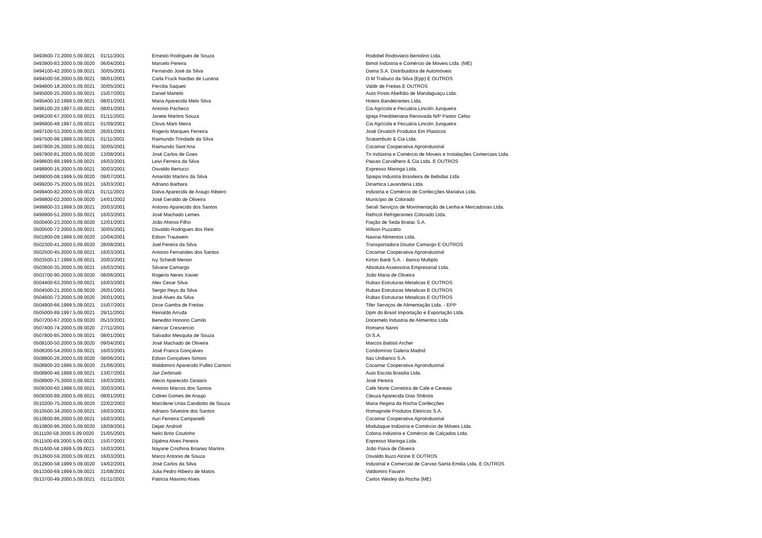| 0493600-73.2000.5.09.0021 | 01/11/2001 | Ernesto Rodrigues de Souza | Rodobel Rodoviario Bertolino Ltda. |
| 0493800-83.2000.5.09.0020 | 06/04/2001 | Marcelo Pereira | Bimol Indústria e Comércio de Moveis Ltda. (ME) |
| 0494100-42.2000.5.09.0021 | 30/05/2001 | Fernando José da Silva | Dama S.A. Distribuidora de Automóveis |
| 0494500-56.2000.5.09.0021 | 08/01/2001 | Carla Fruck Nardao de Lucena | O M Trabuco da Silva (Epp) E OUTROS |
| 0494800-18.2000.5.09.0021 | 30/05/2001 | Percilia Saqueti | Valdir de Freitas E OUTROS |
| 0495000-25.2000.5.09.0021 | 15/07/2001 | Daniel Martelo | Auto Posto Abelhão de Mandaguaçu Ltda. |
| 0495400-10.1998.5.09.0021 | 08/01/2001 | Maria Aparecida Melo Silva | Hoteis Bandeirantes Ltda. |
| 0496100-20.1997.5.09.0021 | 08/01/2001 | Antonio Pacheco | Cia Agrícola e Pecuária Lincoln Junqueira |
| 0496200-67.2000.5.09.0021 | 01/11/2001 | Janete Martins Souza | Igreja Presbiteriana Renovada N/P Pastor Celso |
| 0496900-48.1997.5.09.0021 | 01/09/2001 | Clovis Marti Meira | Cia Agrícola e Pecuária Lincoln Junqueira |
| 0497100-53.2000.5.09.0020 | 26/01/2001 | Rogerio Marques Ferreira | José Orvatich Produtos Em Plasticos |
| 0497500-98.1999.5.09.0021 | 01/11/2001 | Raimundo Trindade da Silva | Scatambulo & Cia Ltda. |
| 0497800-26.2000.5.09.0021 | 30/05/2001 | Raimundo Sant'Ana | Cocamar Cooperativa Agroindustrial |
| 0497900-81.2000.5.09.0020 | 13/08/2001 | José Carlos de Goes | Tn Indústria e Comércio de Moveis e Instalações Comerciais Ltda. |
| 0498600-88.1999.5.09.0021 | 16/03/2001 | Leivi Ferreira da Silva | Paixao Carvalhero & Cia Ltda. E OUTROS |
| 0498900-16.2000.5.09.0021 | 30/03/2001 | Osvaldo Bertucci | Expresso Maringa Ltda. |
| 0499000-08.1999.5.09.0020 | 09/07/2001 | Amarildo Martins da Silva | Spaipa Industria Brasileira de Bebidas Ltda |
| 0499200-75.2000.5.09.0021 | 16/03/2001 | Adriano Barbara | Dinamica Lavanderia Ltda. |
| 0499400-82.2000.5.09.0021 | 01/11/2001 | Dalva Aparecida de Araujo Ribeiro | Indústria e Comércio de Confecções Marialva Ltda. |
| 0499800-02.2000.5.09.0020 | 14/01/2002 | José Geraldo de Oliveira | Município de Colorado |
| 0499800-33.1999.5.09.0021 | 20/03/2001 | Antonio Aparecido dos Santos | Serali Serviços de Movimentação de Lenha e Mercadorias Ltda. |
| 0499900-51.2000.5.09.0021 | 16/03/2001 | José Machado Lemes | Refricol Refrigerantes Colorado Ltda. |
| 0500400-23.2000.5.09.0020 | 12/01/2001 | João Afonso Filho | Fiação de Seda Bratac S.A. |
| 0500500-72.2000.5.09.0021 | 30/05/2001 | Osvaldo Rodrigues dos Reis | Wilson Puzzatto |
| 0501800-09.1999.5.09.0020 | 10/04/2001 | Edson Trautwein | Navirai Alimentos Ltda. |
| 0502300-41.2000.5.09.0020 | 28/08/2001 | Joel Pereira da Silva | Transportadora Doutor Camargo E OUTROS |
| 0502500-45.2000.5.09.0021 | 16/03/2001 | Antonio Fernandes dos Santos | Cocamar Cooperativa Agroindustrial |
| 0503500-17.1999.5.09.0021 | 20/03/2001 | Ivy Scheidt Menon | Kirton Bank S.A. - Banco Multiplo |
| 0503600-35.2000.5.09.0021 | 16/03/2001 | Silvane Camargo | Absoluta Assessoria Empresarial Ltda. |
| 0503700-90.2000.5.09.0020 | 08/06/2001 | Rogerio Neres Xavier | João Maria de Oliveira |
| 0504400-63.2000.5.09.0021 | 16/03/2001 | Alex Cesar Silva | Rubao Estruturas Metalicas E OUTROS |
| 0504500-21.2000.5.09.0020 | 26/01/2001 | Sergio Reys da Silva | Rubao Estruturas Metalicas E OUTROS |
| 0504600-73.2000.5.09.0020 | 26/01/2001 | José Alves da Silva | Rubao Estruturas Metalicas E OUTROS |
| 0504900-66.1999.5.09.0021 | 15/07/2001 | Dirce Gamba de Freitas | Tifer Serviços de Alimentação Ltda. - EPP |
| 0505000-89.1997.5.09.0021 | 29/11/2001 | Reinaldo Arruda | Dpm do Brasil Importação e Exportação Ltda. |
| 0507200-67.2000.5.09.0020 | 05/10/2001 | Benedito Honorio Camilo | Docemelo Industria de Alimentos Ltda |
| 0507400-74.2000.5.09.0020 | 27/11/2001 | Alencar Crescencio | Romano Nanni |
| 0507800-85.2000.5.09.0021 | 08/01/2001 | Salvador Mesquita de Souza | Oi S.A. |
| 0508100-50.2000.5.09.0020 | 09/04/2001 | José Machado de Oliveira | Marcos Battisti Archer |
| 0508300-54.2000.5.09.0021 | 16/03/2001 | José Franca Gonçalves | Condomínio Galeria Madrid |
| 0508800-26.2000.5.09.0020 | 08/06/2001 | Edson Gonçalves Simoni | Itaú Unibanco S.A. |
| 0508900-20.1996.5.09.0020 | 21/06/2001 | Waldomiro Aparecido Pullito Cantoni | Cocamar Cooperativa Agroindustrial |
| 0508900-46.1998.5.09.0021 | 13/07/2001 | Jair Zerbinatti | Auto Escola Brasilia Ltda. |
| 0508900-75.2000.5.09.0021 | 16/03/2001 | Alecio Aparecido Cestaro | José Pereira |
| 0509300-60.1998.5.09.0021 | 30/03/2001 | Antonio Marcos dos Santos | Cafe Norte Corretora de Cafe e Cereais |
| 0509300-89.2000.5.09.0021 | 08/01/2001 | Cidinei Gomes de Araujo | Cleuza Aparecida Dias Shibota |
| 0510200-75.2000.5.09.0020 | 22/02/2002 | Marcilene Urias Candiotto de Souza | Maria Regina da Rocha Confecções |
| 0510500-34.2000.5.09.0021 | 16/03/2001 | Adriano Silvestre dos Santos | Romagnole Produtos Eletricos S.A. |
| 0510600-86.2000.5.09.0021 | 16/03/2001 | Auri Ferreira Campanelli | Cocamar Cooperativa Agroindustrial |
| 0510800-96.2000.5.09.0020 | 18/09/2001 | Dejair Andrioli | Modulaque Indústria e Comércio de Móveis Ltda. |
| 0511100-58.2000.5.09.0020 | 21/05/2001 | Nelci Brito Coutinho | Colona Indústria e Comércio de Calçados Ltda. |
| 0511500-69.2000.5.09.0021 | 15/07/2001 | Dijalma Alves Pereira | Expresso Maringa Ltda. |
| 0511600-58.1999.5.09.0021 | 16/03/2001 | Nayane Cristhina Brianez Martins | João Paiva de Oliveira |
| 0512600-59.2000.5.09.0021 | 16/03/2001 | Marco Antonio de Souza | Osvaldo Buzo Alcine E OUTROS |
| 0512900-58.1999.5.09.0020 | 14/02/2001 | José Carlos da Silva | Industrial e Comercial de Carvao Santa Emilia Ltda. E OUTROS |
| 0513300-69.1999.5.09.0021 | 31/08/2001 | Julia Pedro Ribeiro de Matos | Valdomiro Favarin |
| 0513700-49.2000.5.09.0021 | 01/11/2001 | Patricia Maximo Alves | Carlos Wesley da Rocha (ME) |